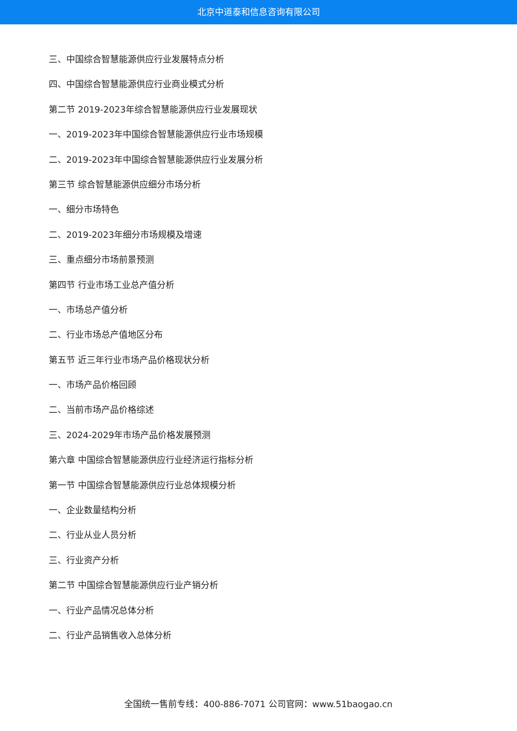北京中道泰和信息咨询有限公司
三、中国综合智慧能源供应行业发展特点分析
四、中国综合智慧能源供应行业商业模式分析
第二节 2019-2023年综合智慧能源供应行业发展现状
一、2019-2023年中国综合智慧能源供应行业市场规模
二、2019-2023年中国综合智慧能源供应行业发展分析
第三节 综合智慧能源供应细分市场分析
一、细分市场特色
二、2019-2023年细分市场规模及增速
三、重点细分市场前景预测
第四节 行业市场工业总产值分析
一、市场总产值分析
二、行业市场总产值地区分布
第五节 近三年行业市场产品价格现状分析
一、市场产品价格回顾
二、当前市场产品价格综述
三、2024-2029年市场产品价格发展预测
第六章 中国综合智慧能源供应行业经济运行指标分析
第一节 中国综合智慧能源供应行业总体规模分析
一、企业数量结构分析
二、行业从业人员分析
三、行业资产分析
第二节 中国综合智慧能源供应行业产销分析
一、行业产品情况总体分析
二、行业产品销售收入总体分析
全国统一售前专线：400-886-7071 公司官网：www.51baogao.cn